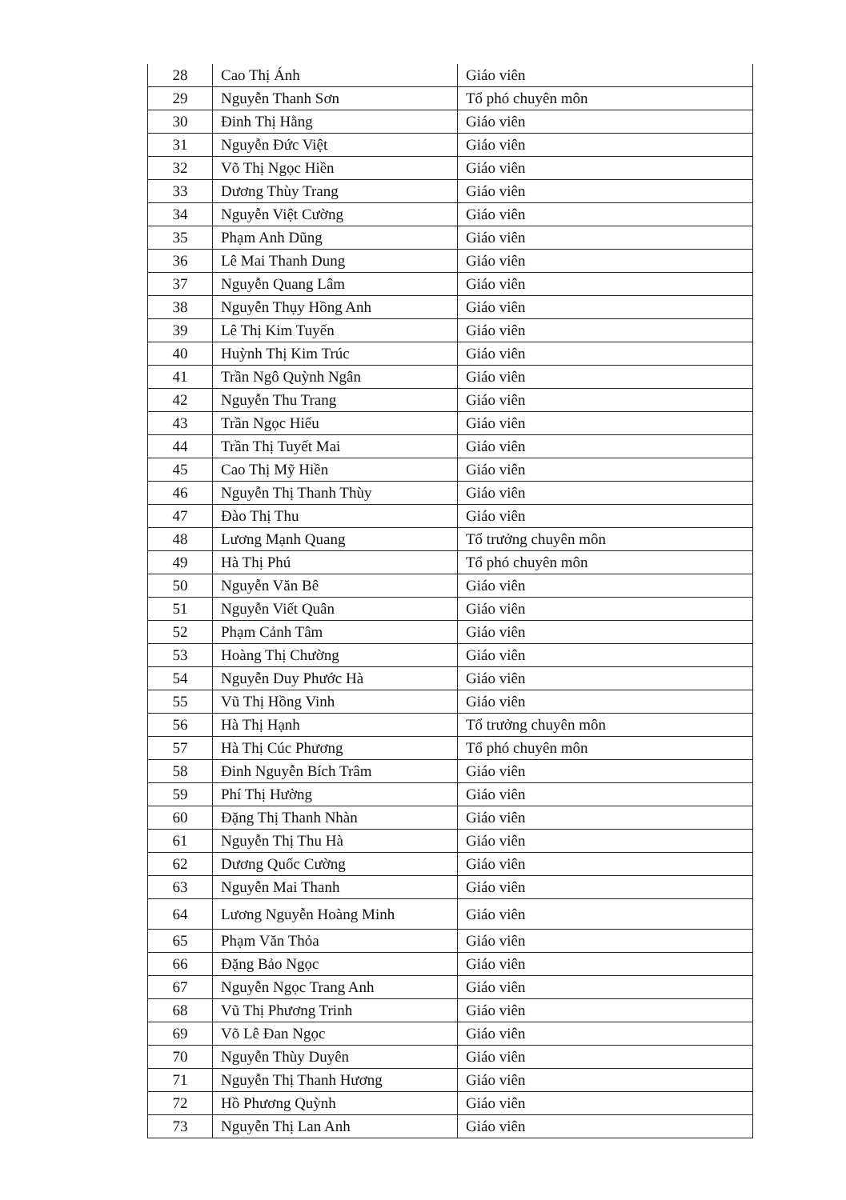| 28 | Cao Thị Ánh | Giáo viên |
| 29 | Nguyễn Thanh Sơn | Tổ phó chuyên môn |
| 30 | Đinh Thị Hằng | Giáo viên |
| 31 | Nguyễn Đức Việt | Giáo viên |
| 32 | Võ Thị Ngọc Hiền | Giáo viên |
| 33 | Dương Thùy Trang | Giáo viên |
| 34 | Nguyễn Việt Cường | Giáo viên |
| 35 | Phạm Anh Dũng | Giáo viên |
| 36 | Lê Mai Thanh Dung | Giáo viên |
| 37 | Nguyễn Quang Lâm | Giáo viên |
| 38 | Nguyễn Thụy Hồng Anh | Giáo viên |
| 39 | Lê Thị Kim Tuyến | Giáo viên |
| 40 | Huỳnh Thị Kim Trúc | Giáo viên |
| 41 | Trần Ngô Quỳnh Ngân | Giáo viên |
| 42 | Nguyễn Thu Trang | Giáo viên |
| 43 | Trần Ngọc Hiếu | Giáo viên |
| 44 | Trần Thị Tuyết Mai | Giáo viên |
| 45 | Cao Thị Mỹ Hiền | Giáo viên |
| 46 | Nguyễn Thị Thanh Thùy | Giáo viên |
| 47 | Đào Thị Thu | Giáo viên |
| 48 | Lương Mạnh Quang | Tổ trưởng chuyên môn |
| 49 | Hà Thị Phú | Tổ phó chuyên môn |
| 50 | Nguyễn Văn Bê | Giáo viên |
| 51 | Nguyễn Viết Quân | Giáo viên |
| 52 | Phạm Cảnh Tâm | Giáo viên |
| 53 | Hoàng Thị Chường | Giáo viên |
| 54 | Nguyễn Duy Phước Hà | Giáo viên |
| 55 | Vũ Thị Hồng Vinh | Giáo viên |
| 56 | Hà Thị Hạnh | Tổ trưởng chuyên môn |
| 57 | Hà Thị Cúc Phương | Tổ phó chuyên môn |
| 58 | Đinh Nguyễn Bích Trâm | Giáo viên |
| 59 | Phí Thị Hường | Giáo viên |
| 60 | Đặng Thị Thanh Nhàn | Giáo viên |
| 61 | Nguyễn Thị Thu Hà | Giáo viên |
| 62 | Dương Quốc Cường | Giáo viên |
| 63 | Nguyễn Mai Thanh | Giáo viên |
| 64 | Lương Nguyễn Hoàng Minh | Giáo viên |
| 65 | Phạm Văn Thỏa | Giáo viên |
| 66 | Đặng Bảo Ngọc | Giáo viên |
| 67 | Nguyễn Ngọc Trang Anh | Giáo viên |
| 68 | Vũ Thị Phương Trinh | Giáo viên |
| 69 | Võ Lê Đan Ngọc | Giáo viên |
| 70 | Nguyễn Thùy Duyên | Giáo viên |
| 71 | Nguyễn Thị Thanh Hương | Giáo viên |
| 72 | Hồ Phương Quỳnh | Giáo viên |
| 73 | Nguyễn Thị Lan Anh | Giáo viên |